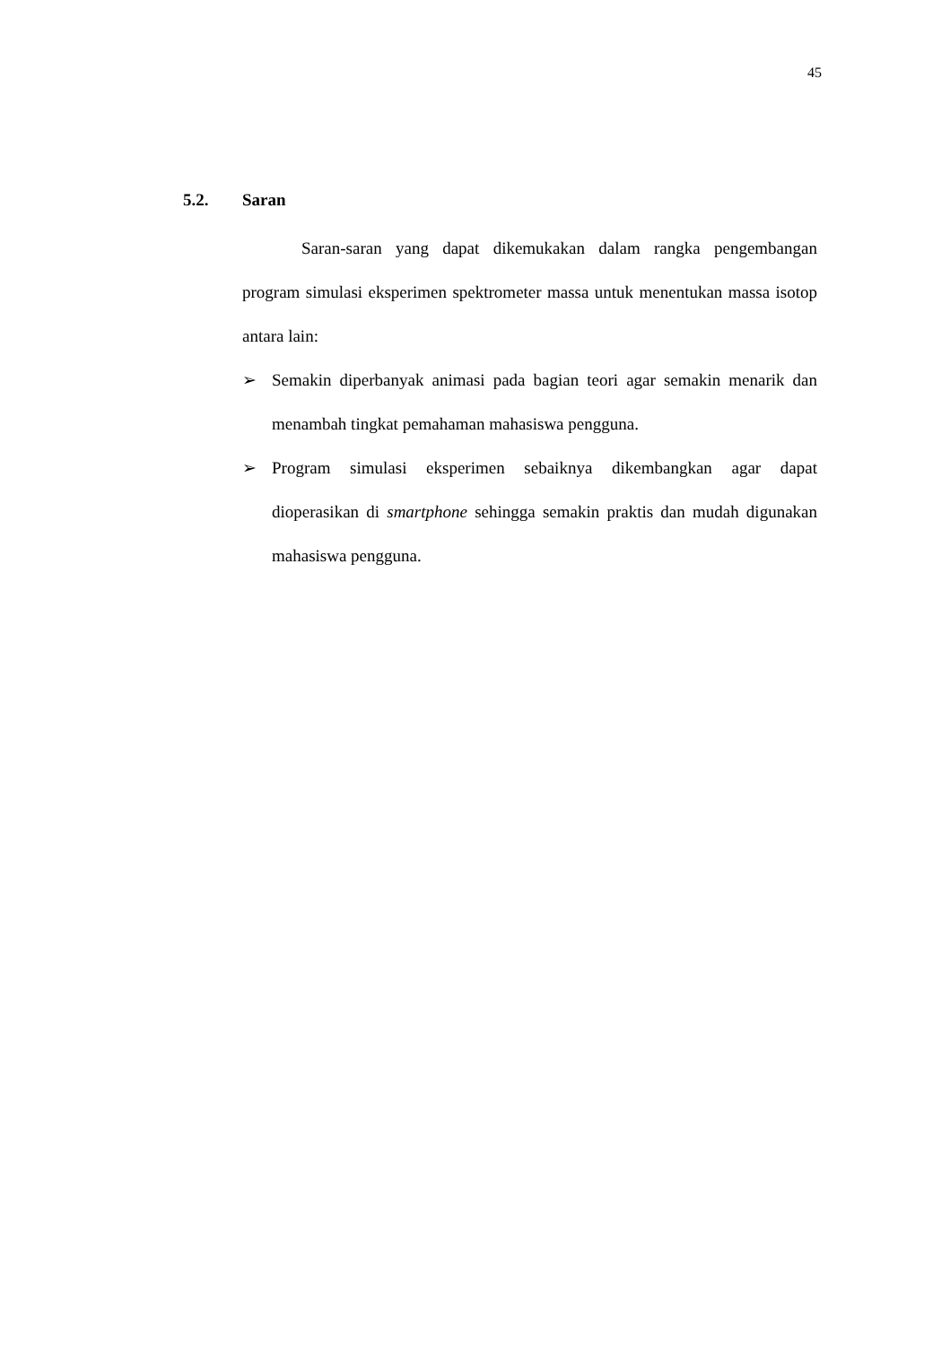45
5.2. Saran
Saran-saran yang dapat dikemukakan dalam rangka pengembangan program simulasi eksperimen spektrometer massa untuk menentukan massa isotop antara lain:
➢ Semakin diperbanyak animasi pada bagian teori agar semakin menarik dan menambah tingkat pemahaman mahasiswa pengguna.
➢ Program simulasi eksperimen sebaiknya dikembangkan agar dapat dioperasikan di smartphone sehingga semakin praktis dan mudah digunakan mahasiswa pengguna.